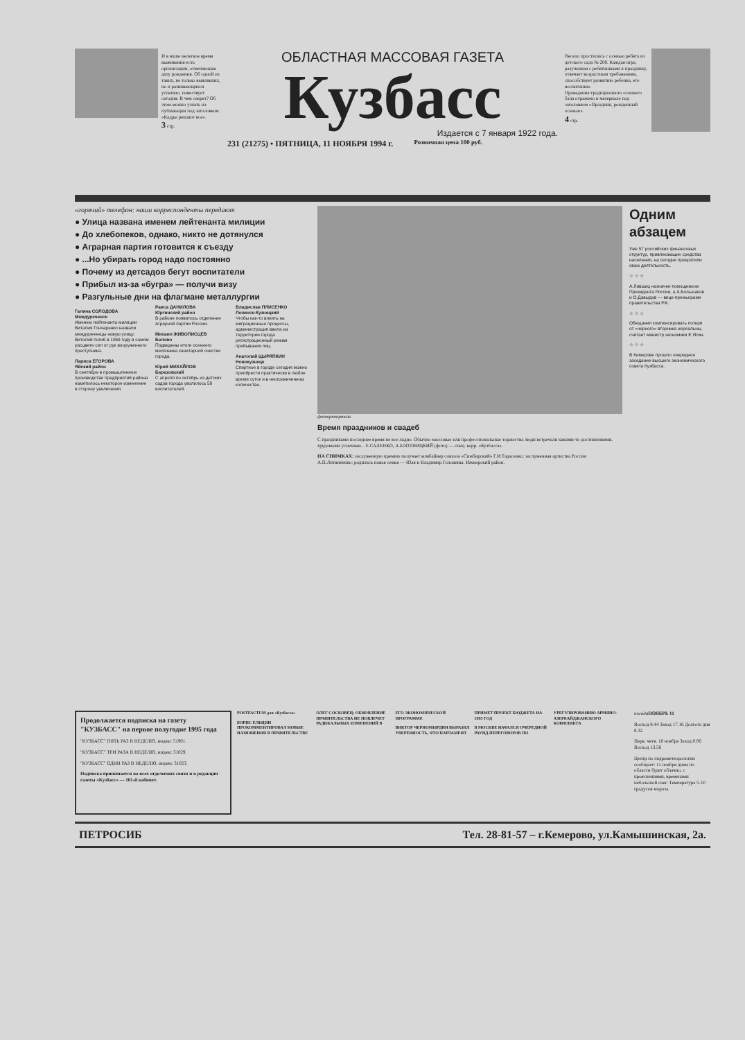И в наше нелегкое время выживания есть организации, отмечающие дату рождения. Об одной из таких, не только выживших, но и развивающихся успешно, повествует сегодня. В чем секрет? Об этом можно узнать из публикации под заголовком «Кадры решают все».
3 стр.
ОБЛАСТНАЯ МАССОВАЯ ГАЗЕТА
Кузбасс
Издается с 7 января 1922 года.
231 (21275) • ПЯТНИЦА, 11 НОЯБРЯ 1994 г. Розничная цена 100 руб.
Весело простились с осенью ребята из детского сада № 208. Каждая игра, разученная с ребятишками к празднику, отвечает возрастным требованиям, способствует развитию ребенка, его воспитанию.
Проведение традиционного осеннего бала отражено в материале под заголовком «Праздник, рожденный осенью».
4 стр.
«горячий» телефон: наши корреспонденты передают
● Улица названа именем лейтенанта милиции
● До хлебопеков, однако, никто не дотянулся
● Аграрная партия готовится к съезду
● ...Но убирать город надо постоянно
● Почему из детсадов бегут воспитатели
● Прибыл из-за «бугра» — получи визу
● Разгульные дни на флагмане металлургии
Галина СОЛОДОВА
Междуреченск
Именем лейтенанта милиции Виталия Гончаренко назвали междуреченцы новую улицу. Виталий погиб в 1969 году в самом расцвете сил от рук вооруженного преступника.
Лариса ЕГОРОВА
Яйский район
В сентябре в промышленном производстве предприятий района наметилось некоторое изменение в сторону увеличения.
Раиса ДАНИЛОВА
Юргинский район
В районе появилось отделение Аграрной партии России.
Михаил ЖИВОПИСЦЕВ
Белово
Подведены итоги осеннего месячника санитарной очистки города.
Юрий МИХАЙЛОВ
Березовский
С апреля по октябрь из детских садов города уволилось 58 воспитателей.
Владислав ПЛИСЕНКО
Ленинск-Кузнецкий
Чтобы как-то влиять на миграционные процессы, администрация ввела на территории города регистрационный режим пребывания лиц.
Анатолий ЦЫРЯПКИН
Новокузнецк
Спиртное в городе сегодня можно приобрести практически в любое время суток и в неограниченном количестве.
фоторепортаж
Время праздников и свадеб
С праздниками последнее время не все ладно. Обычно массовые или профессиональные торжества люди встречали какими-то достижениями, трудовыми успехами... Е.САЛЕНКО, А.БЛОТНИЦКИЙ (фото) — спец. корр. «Кузбасса».
НА СНИМКАХ: заслуженную премию получает комбайнер совхоза «Симбирский» Г.И.Тарасенко; заслуженная артистка России А.П.Литвиненко; родилась новая семья — Юля и Владимир Головины. Ижморский район.
Одним абзацем
Уже 57 российских финансовых структур, привлекающих средства населения, на сегодня прекратили свою деятельность.
☆ ☆ ☆
А.Лившиц назначен помощником Президента России, а А.Большаков и О.Давыдов — вице-премьерами правительства РФ.
☆ ☆ ☆
Обещания компенсировать потери от «черного» вторника нереальны, считает министр экономики Е.Ясин.
☆ ☆ ☆
В Кемерове прошло очередное заседание высшего экономического совета Кузбасса.
Продолжается подписка на газету "КУЗБАСС" на первое полугодие 1995 года
"КУЗБАСС" ПЯТЬ РАЗ В НЕДЕЛЮ, индекс 51901.
"КУЗБАСС" ТРИ РАЗА В НЕДЕЛЮ, индекс 31029.
"КУЗБАСС" ОДИН РАЗ В НЕДЕЛЮ, индекс 31023.
Подписка принимается во всех отделениях связи и в редакции газеты «Кузбасс» — 101-й кабинет.
POSTFACTUM для «Кузбасса»
БОРИС ЕЛЬЦИН ПРОКОММЕНТИРОВАЛ НОВЫЕ НАЗНАЧЕНИЯ В ПРАВИТЕЛЬСТВЕ
ОЛЕГ СОСКОВЕЦ: ОБНОВЛЕНИЕ ПРАВИТЕЛЬСТВА НЕ ПОВЛЕЧЕТ РАДИКАЛЬНЫХ ИЗМЕНЕНИЙ В ЕГО ЭКОНОМИЧЕСКОЙ ПРОГРАММЕ
ВИКТОР ЧЕРНОМЫРДИН ВЫРАЗИЛ УВЕРЕННОСТЬ, ЧТО ПАРЛАМЕНТ ПРИМЕТ ПРОЕКТ БЮДЖЕТА НА 1995 ГОД
В МОСКВЕ НАЧАЛСЯ ОЧЕРЕДНОЙ РАУНД ПЕРЕГОВОРОВ ПО УРЕГУЛИРОВАНИЮ АРМЯНО-АЗЕРБАЙДЖАНСКОГО КОНФЛИКТА
погода НОЯБРЬ 11
Восход 8.44 Заход 17.16 Долгота дня 8.32
Перв. четв. 10 ноября Заход 0.06 Восход 13.56
Центр по гидрометеорологии сообщает: 11 ноября днем по области будет облачно, с прояснениями, временами небольшой снег. Температура 5-10 градусов мороза.
ПЕТРОСИБ Тел. 28-81-57 – г.Кемерово, ул.Камышинская, 2а.